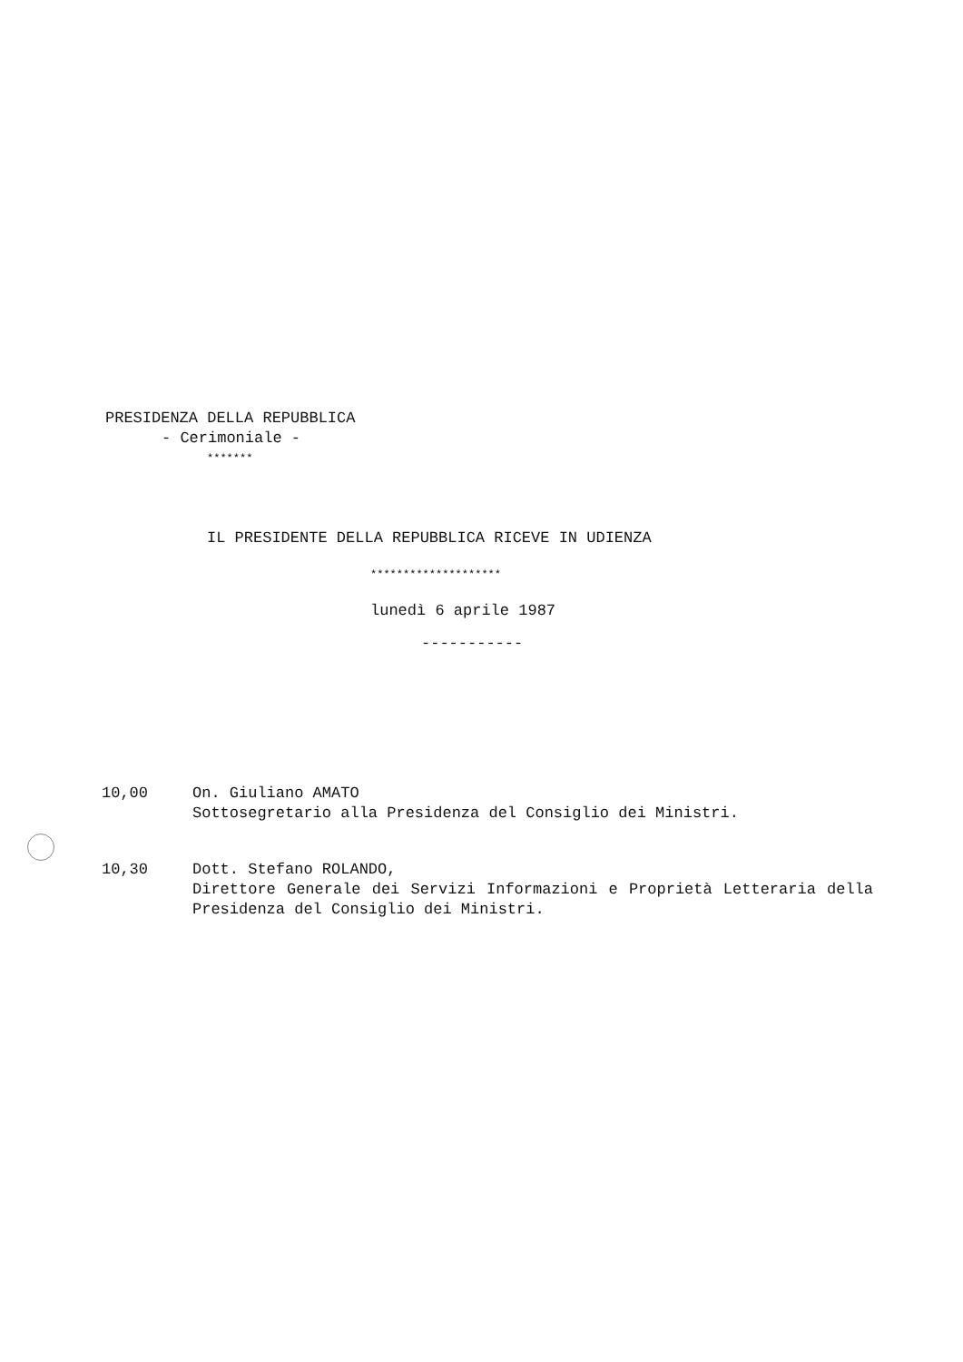PRESIDENZA DELLA REPUBBLICA
- Cerimoniale -
*******
IL PRESIDENTE DELLA REPUBBLICA RICEVE IN UDIENZA
********************
lunedì 6 aprile 1987
-----------
10,00 On. Giuliano AMATO
Sottosegretario alla Presidenza del Consiglio dei Ministri.
10,30 Dott. Stefano ROLANDO,
Direttore Generale dei Servizi Informazioni e Proprietà Letteraria della Presidenza del Consiglio dei Ministri.